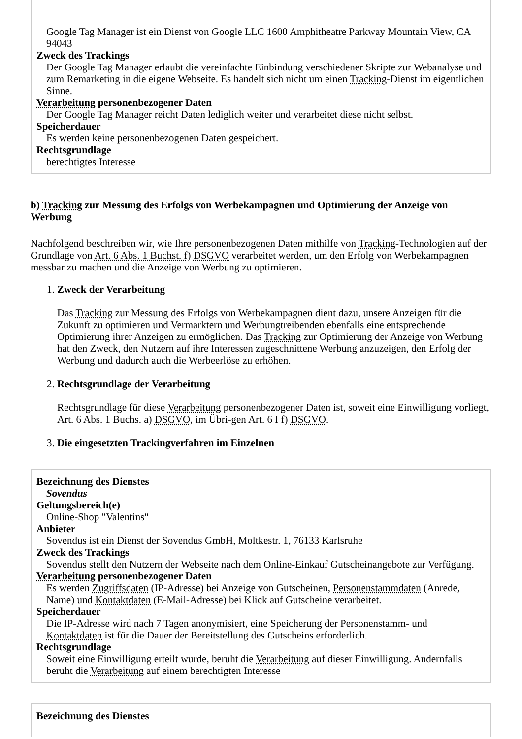Google Tag Manager ist ein Dienst von Google LLC 1600 Amphitheatre Parkway Mountain View, CA 94043
Zweck des Trackings
Der Google Tag Manager erlaubt die vereinfachte Einbindung verschiedener Skripte zur Webanalyse und zum Remarketing in die eigene Webseite. Es handelt sich nicht um einen Tracking-Dienst im eigentlichen Sinne.
Verarbeitung personenbezogener Daten
Der Google Tag Manager reicht Daten lediglich weiter und verarbeitet diese nicht selbst.
Speicherdauer
Es werden keine personenbezogenen Daten gespeichert.
Rechtsgrundlage
berechtigtes Interesse
b) Tracking zur Messung des Erfolgs von Werbekampagnen und Optimierung der Anzeige von Werbung
Nachfolgend beschreiben wir, wie Ihre personenbezogenen Daten mithilfe von Tracking-Technologien auf der Grundlage von Art. 6 Abs. 1 Buchst. f) DSGVO verarbeitet werden, um den Erfolg von Werbekampagnen messbar zu machen und die Anzeige von Werbung zu optimieren.
1. Zweck der Verarbeitung
Das Tracking zur Messung des Erfolgs von Werbekampagnen dient dazu, unsere Anzeigen für die Zukunft zu optimieren und Vermarktern und Werbungtreibenden ebenfalls eine entsprechende Optimierung ihrer Anzeigen zu ermöglichen. Das Tracking zur Optimierung der Anzeige von Werbung hat den Zweck, den Nutzern auf ihre Interessen zugeschnittene Werbung anzuzeigen, den Erfolg der Werbung und dadurch auch die Werbeerlöse zu erhöhen.
2. Rechtsgrundlage der Verarbeitung
Rechtsgrundlage für diese Verarbeitung personenbezogener Daten ist, soweit eine Einwilligung vorliegt, Art. 6 Abs. 1 Buchs. a) DSGVO, im Übri-gen Art. 6 I f) DSGVO.
3. Die eingesetzten Trackingverfahren im Einzelnen
Bezeichnung des Dienstes
Sovendus
Geltungsbereich(e)
Online-Shop "Valentins"
Anbieter
Sovendus ist ein Dienst der Sovendus GmbH, Moltkestr. 1, 76133 Karlsruhe
Zweck des Trackings
Sovendus stellt den Nutzern der Webseite nach dem Online-Einkauf Gutscheinangebote zur Verfügung.
Verarbeitung personenbezogener Daten
Es werden Zugriffsdaten (IP-Adresse) bei Anzeige von Gutscheinen, Personenstammdaten (Anrede, Name) und Kontaktdaten (E-Mail-Adresse) bei Klick auf Gutscheine verarbeitet.
Speicherdauer
Die IP-Adresse wird nach 7 Tagen anonymisiert, eine Speicherung der Personenstamm- und Kontaktdaten ist für die Dauer der Bereitstellung des Gutscheins erforderlich.
Rechtsgrundlage
Soweit eine Einwilligung erteilt wurde, beruht die Verarbeitung auf dieser Einwilligung. Andernfalls beruht die Verarbeitung auf einem berechtigten Interesse
Bezeichnung des Dienstes